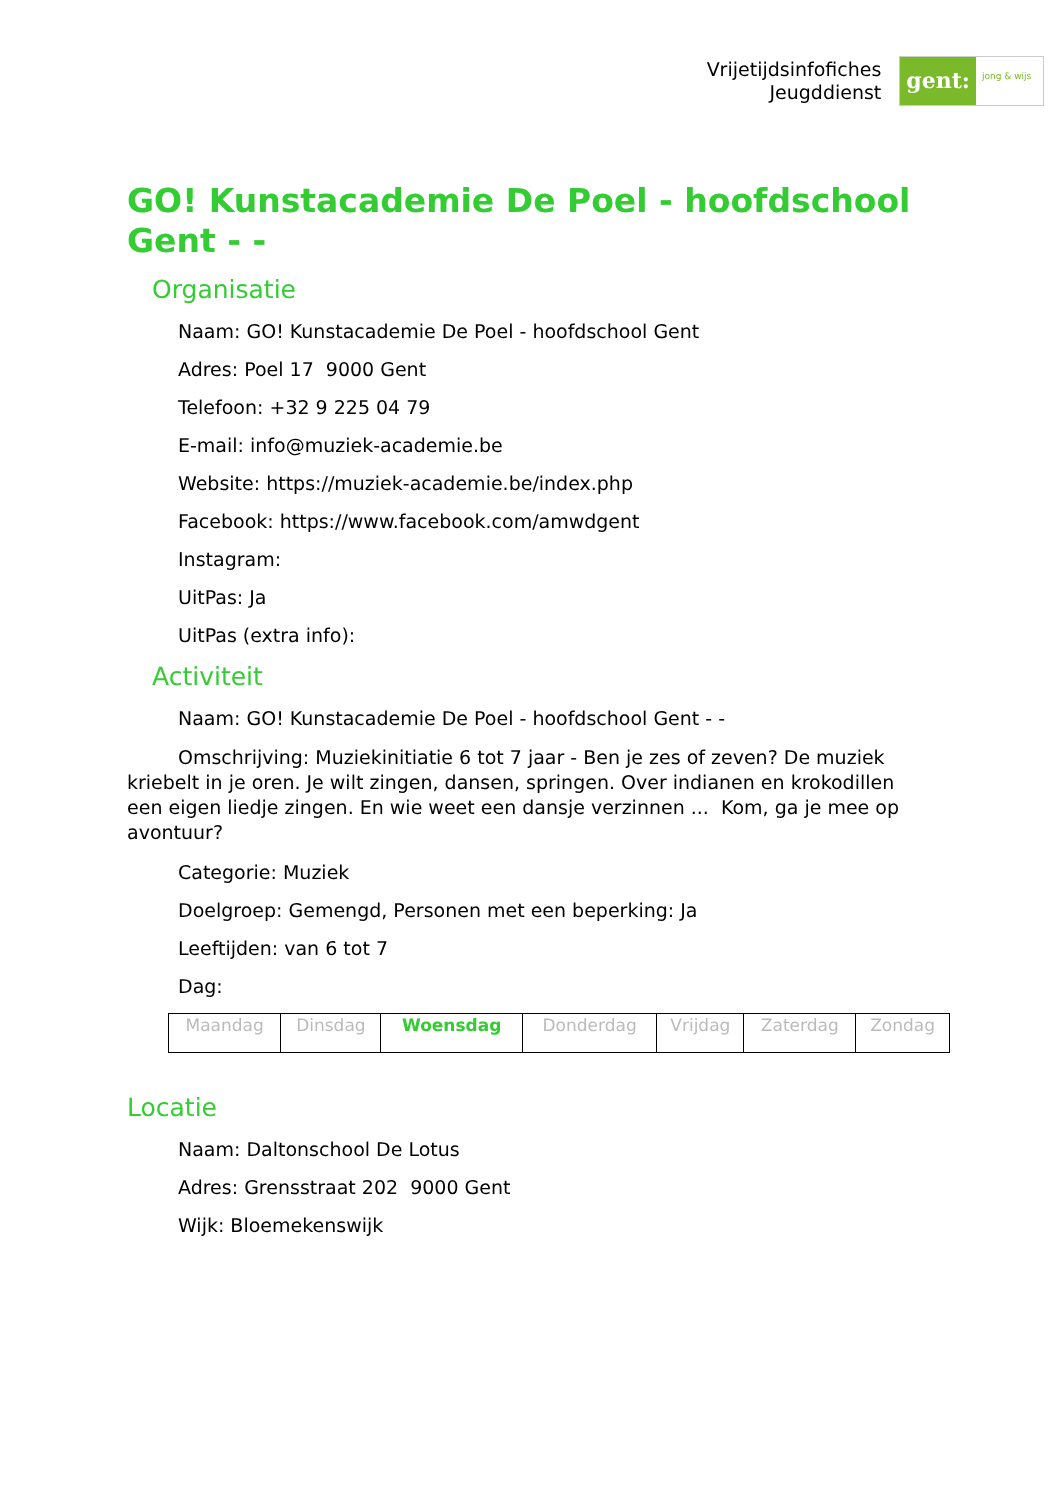Vrijetijdsinfofiches
Jeugddienst
gent:
jong & wijs
GO! Kunstacademie De Poel - hoofdschool Gent - -
Organisatie
Naam: GO! Kunstacademie De Poel - hoofdschool Gent
Adres: Poel 17 9000 Gent
Telefoon: +32 9 225 04 79
E-mail: info@muziek-academie.be
Website: https://muziek-academie.be/index.php
Facebook: https://www.facebook.com/amwdgent
Instagram:
UitPas: Ja
UitPas (extra info):
Activiteit
Naam: GO! Kunstacademie De Poel - hoofdschool Gent - -
Omschrijving: Muziekinitiatie 6 tot 7 jaar - Ben je zes of zeven? De muziek kriebelt in je oren. Je wilt zingen, dansen, springen. Over indianen en krokodillen een eigen liedje zingen. En wie weet een dansje verzinnen ... Kom, ga je mee op avontuur?
Categorie: Muziek
Doelgroep: Gemengd, Personen met een beperking: Ja
Leeftijden: van 6 tot 7
Dag:
| Maandag | Dinsdag | Woensdag | Donderdag | Vrijdag | Zaterdag | Zondag |
Locatie
Naam: Daltonschool De Lotus
Adres: Grensstraat 202 9000 Gent
Wijk: Bloemekenswijk